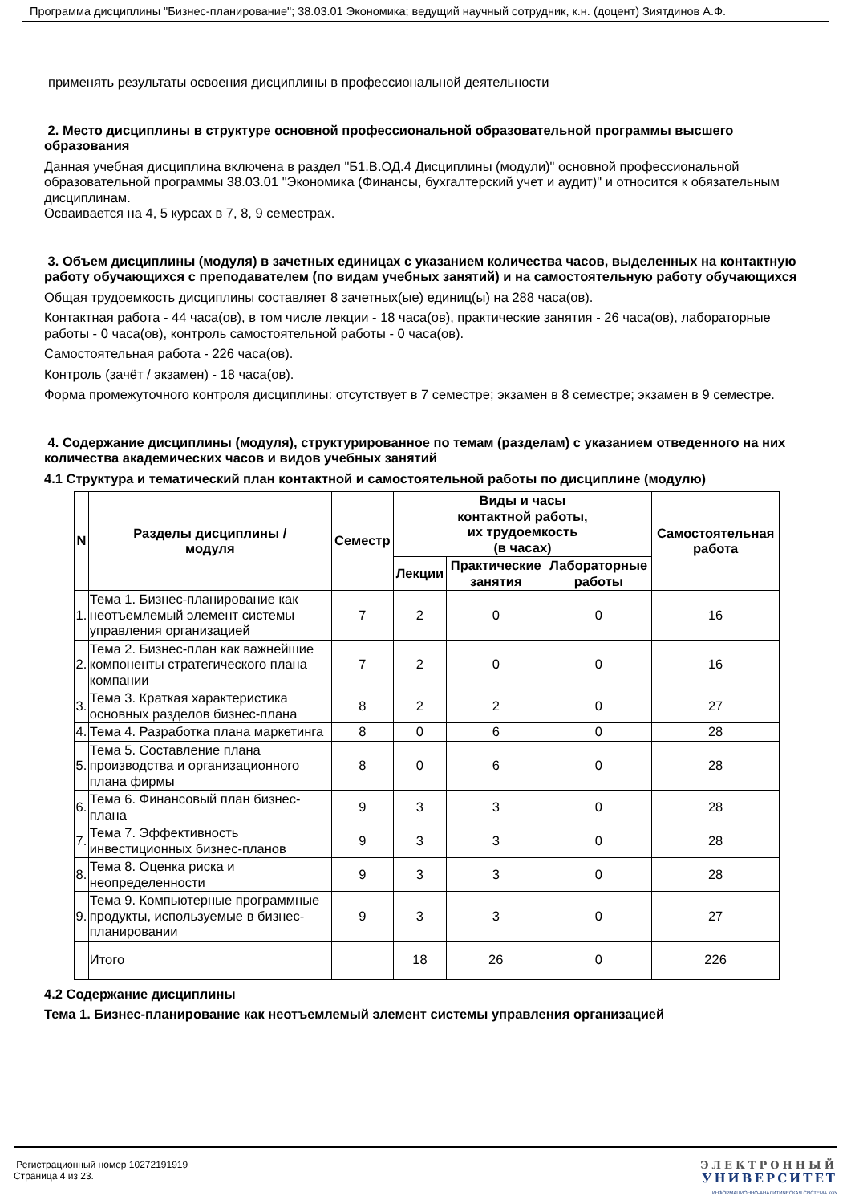Программа дисциплины "Бизнес-планирование"; 38.03.01 Экономика; ведущий научный сотрудник, к.н. (доцент) Зиятдинов А.Ф.
применять результаты освоения дисциплины в профессиональной деятельности
2. Место дисциплины в структуре основной профессиональной образовательной программы высшего образования
Данная учебная дисциплина включена в раздел "Б1.В.ОД.4 Дисциплины (модули)" основной профессиональной образовательной программы 38.03.01 "Экономика (Финансы, бухгалтерский учет и аудит)" и относится к обязательным дисциплинам.
Осваивается на 4, 5 курсах в 7, 8, 9 семестрах.
3. Объем дисциплины (модуля) в зачетных единицах с указанием количества часов, выделенных на контактную работу обучающихся с преподавателем (по видам учебных занятий) и на самостоятельную работу обучающихся
Общая трудоемкость дисциплины составляет 8 зачетных(ые) единиц(ы) на 288 часа(ов).
Контактная работа - 44 часа(ов), в том числе лекции - 18 часа(ов), практические занятия - 26 часа(ов), лабораторные работы - 0 часа(ов), контроль самостоятельной работы - 0 часа(ов).
Самостоятельная работа - 226 часа(ов).
Контроль (зачёт / экзамен) - 18 часа(ов).
Форма промежуточного контроля дисциплины: отсутствует в 7 семестре; экзамен в 8 семестре; экзамен в 9 семестре.
4. Содержание дисциплины (модуля), структурированное по темам (разделам) с указанием отведенного на них количества академических часов и видов учебных занятий
4.1 Структура и тематический план контактной и самостоятельной работы по дисциплине (модулю)
| N | Разделы дисциплины / модуля | Семестр | Виды и часы контактной работы, их трудоемкость (в часах) | | | Самостоятельная работа |
| --- | --- | --- | --- | --- | --- | --- |
| | | | Лекции | Практические занятия | Лабораторные работы | |
| 1. | Тема 1. Бизнес-планирование как неотъемлемый элемент системы управления организацией | 7 | 2 | 0 | 0 | 16 |
| 2. | Тема 2. Бизнес-план как важнейшие компоненты стратегического плана компании | 7 | 2 | 0 | 0 | 16 |
| 3. | Тема 3. Краткая характеристика основных разделов бизнес-плана | 8 | 2 | 2 | 0 | 27 |
| 4. | Тема 4. Разработка плана маркетинга | 8 | 0 | 6 | 0 | 28 |
| 5. | Тема 5. Составление плана производства и организационного плана фирмы | 8 | 0 | 6 | 0 | 28 |
| 6. | Тема 6. Финансовый план бизнес-плана | 9 | 3 | 3 | 0 | 28 |
| 7. | Тема 7. Эффективность инвестиционных бизнес-планов | 9 | 3 | 3 | 0 | 28 |
| 8. | Тема 8. Оценка риска и неопределенности | 9 | 3 | 3 | 0 | 28 |
| 9. | Тема 9. Компьютерные программные продукты, используемые в бизнес-планировании | 9 | 3 | 3 | 0 | 27 |
| | Итого | | 18 | 26 | 0 | 226 |
4.2 Содержание дисциплины
Тема 1. Бизнес-планирование как неотъемлемый элемент системы управления организацией
Регистрационный номер 10272191919
Страница 4 из 23.
ЭЛЕКТРОННЫЙ
УНИВЕРСИТЕТ
ИНФОРМАЦИОННО-АНАЛИТИЧЕСКАЯ СИСТЕМА КФУ